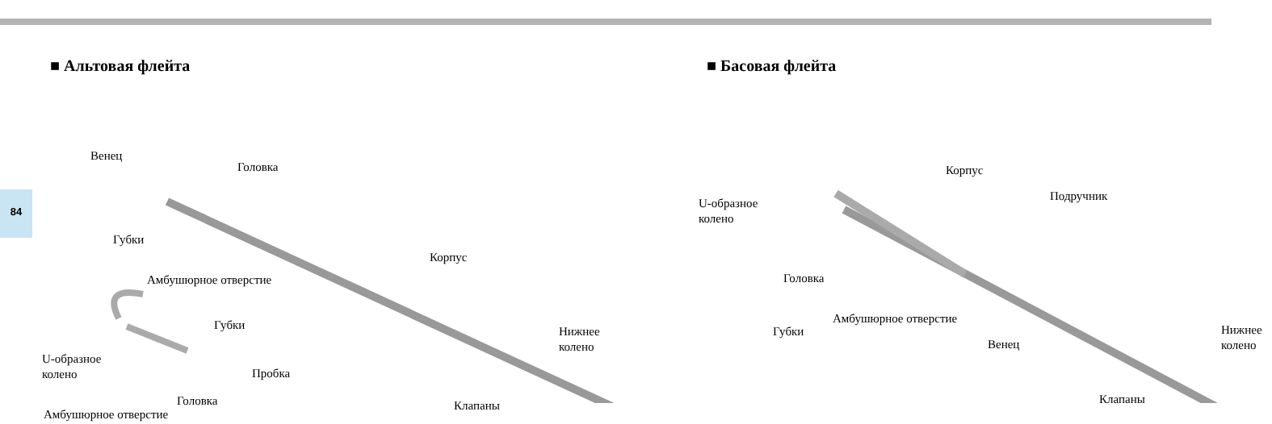84
■ Альтовая флейта
Венец
Головка
Губки
Амбушюрное отверстие
Корпус
Губки
U-образное
колено
Пробка
Головка
Нижнее колено
Клапаны
Амбушюрное отверстие
■ Басовая флейта
Корпус
Подручник
U-образное
колено
Головка
Амбушюрное отверстие
Губки
Венец
Нижнее колено
Клапаны